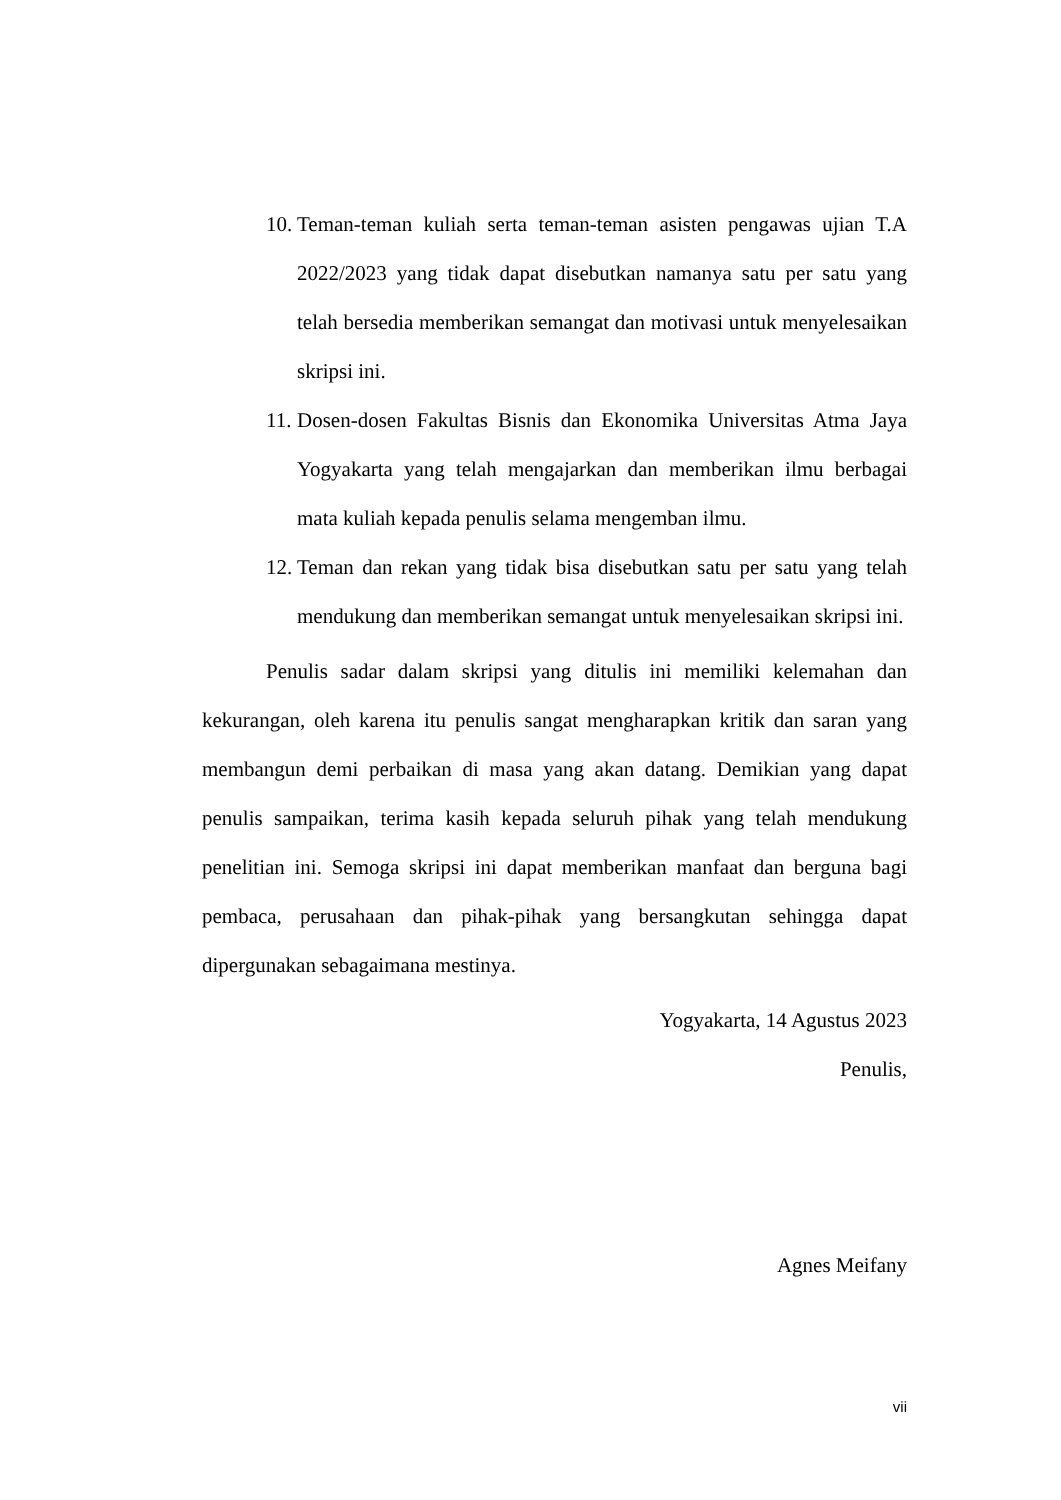10. Teman-teman kuliah serta teman-teman asisten pengawas ujian T.A 2022/2023 yang tidak dapat disebutkan namanya satu per satu yang telah bersedia memberikan semangat dan motivasi untuk menyelesaikan skripsi ini.
11. Dosen-dosen Fakultas Bisnis dan Ekonomika Universitas Atma Jaya Yogyakarta yang telah mengajarkan dan memberikan ilmu berbagai mata kuliah kepada penulis selama mengemban ilmu.
12. Teman dan rekan yang tidak bisa disebutkan satu per satu yang telah mendukung dan memberikan semangat untuk menyelesaikan skripsi ini.
Penulis sadar dalam skripsi yang ditulis ini memiliki kelemahan dan kekurangan, oleh karena itu penulis sangat mengharapkan kritik dan saran yang membangun demi perbaikan di masa yang akan datang. Demikian yang dapat penulis sampaikan, terima kasih kepada seluruh pihak yang telah mendukung penelitian ini. Semoga skripsi ini dapat memberikan manfaat dan berguna bagi pembaca, perusahaan dan pihak-pihak yang bersangkutan sehingga dapat dipergunakan sebagaimana mestinya.
Yogyakarta, 14 Agustus 2023
Penulis,
Agnes Meifany
vii